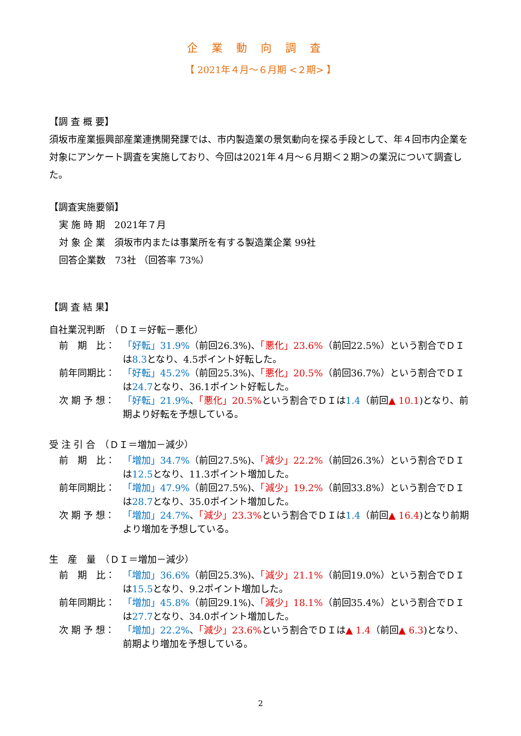企業動向調査
【 2021年４月～６月期 <２期> 】
【調 査 概 要】
須坂市産業振興部産業連携開発課では、市内製造業の景気動向を探る手段として、年４回市内企業を対象にアンケート調査を実施しており、今回は2021年４月～６月期＜２期＞の業況について調査した。
【調査実施要領】
実 施 時 期　2021年７月
対 象 企 業　須坂市内または事業所を有する製造業企業 99社
回答企業数　73社 （回答率 73%）
【調 査 結 果】
自社業況判断　（ＤＩ＝好転－悪化）
前　期　比： 「好転」31.9%（前回26.3%)、「悪化」23.6%（前回22.5%）という割合でＤＩは8.3となり、4.5ポイント好転した。
前年同期比： 「好転」45.2%（前回25.3%)、「悪化」20.5%（前回36.7%）という割合でＤＩは24.7となり、36.1ポイント好転した。
次 期 予 想： 「好転」21.9%、「悪化」20.5% という割合でＤＩは1.4（前回▲ 10.1)となり、前期より好転を予想している。
受 注 引 合　（ＤＩ＝増加－減少）
前　期　比： 「増加」34.7%（前回27.5%)、「減少」22.2%（前回26.3%）という割合でＤＩは12.5となり、11.3ポイント増加した。
前年同期比： 「増加」47.9%（前回27.5%)、「減少」19.2%（前回33.8%）という割合でＤＩは28.7となり、35.0ポイント増加した。
次 期 予 想： 「増加」24.7%、「減少」23.3% という割合でＤＩは1.4（前回▲ 16.4)となり前期より増加を予想している。
生　産　量　（ＤＩ＝増加－減少）
前　期　比： 「増加」36.6%（前回25.3%)、「減少」21.1%（前回19.0%）という割合でＤＩは15.5となり、9.2ポイント増加した。
前年同期比： 「増加」45.8%（前回29.1%)、「減少」18.1%（前回35.4%）という割合でＤＩは27.7となり、34.0ポイント増加した。
次 期 予 想： 「増加」22.2%、「減少」23.6% という割合でＤＩは▲ 1.4（前回▲ 6.3)となり、前期より増加を予想している。
2